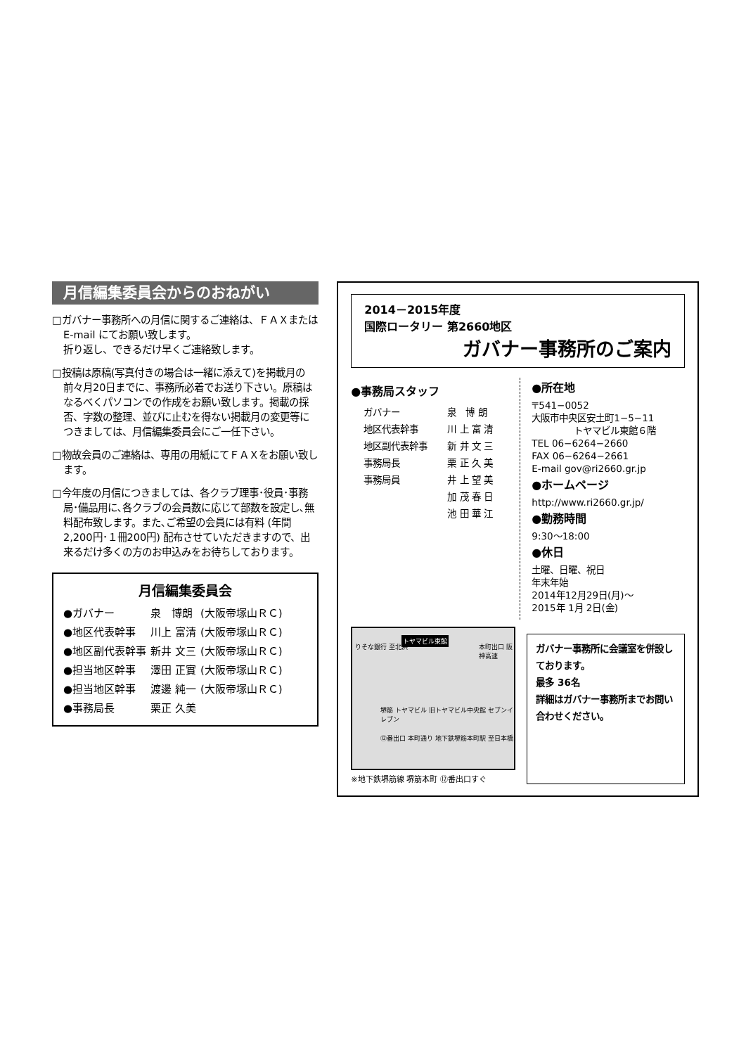月信編集委員会からのおねがい
□ガバナー事務所への月信に関するご連絡は、ＦＡＸまたはE-mail にてお願い致します。
折り返し、できるだけ早くご連絡致します。
□投稿は原稿(写真付きの場合は一緒に添えて)を掲載月の前々月20日までに、事務所必着でお送り下さい。原稿はなるべくパソコンでの作成をお願い致します。掲載の採否、字数の整理、並びに止むを得ない掲載月の変更等につきましては、月信編集委員会にご一任下さい。
□物故会員のご連絡は、専用の用紙にてＦＡＸをお願い致します。
□今年度の月信につきましては、各クラブ理事･役員･事務局･備品用に､各クラブの会員数に応じて部数を設定し､無料配布致します。また､ご希望の会員には有料 (年間2,200円･１冊200円) 配布させていただきますので、出来るだけ多くの方のお申込みをお待ちしております。
月信編集委員会
| ●ガバナー | 泉 博朗 | (大阪帝塚山ＲＣ) |
| ●地区代表幹事 | 川上 富清 | (大阪帝塚山ＲＣ) |
| ●地区副代表幹事 | 新井 文三 | (大阪帝塚山ＲＣ) |
| ●担当地区幹事 | 澤田 正實 | (大阪帝塚山ＲＣ) |
| ●担当地区幹事 | 渡邊 純一 | (大阪帝塚山ＲＣ) |
| ●事務局長 | 栗正 久美 | |
2014－2015年度
国際ロータリー 第2660地区
ガバナー事務所のご案内
●事務局スタッフ
| ガバナー | 泉 博 朗 |
| 地区代表幹事 | 川 上 富 清 |
| 地区副代表幹事 | 新 井 文 三 |
| 事務局長 | 栗 正 久 美 |
| 事務局員 | 井 上 望 美 |
| | 加 茂 春 日 |
| | 池 田 華 江 |
●所在地
〒541−0052
大阪市中央区安土町1−5−11
トヤマビル東館６階
TEL 06−6264−2660
FAX 06−6264−2661
E-mail gov@ri2660.gr.jp
●ホームページ
http://www.ri2660.gr.jp/
●勤務時間
9:30〜18:00
●休日
土曜、日曜、祝日
年末年始
2014年12月29日(月)〜
2015年 1月 2日(金)
トヤマビル東館
りそな銀行 至北浜 本町出口 阪神高速
堺筋 トヤマビル 旧トヤマビル中央館 セブンイレブン
⑫番出口 本町通り 地下鉄堺筋本町駅 至日本橋
※地下鉄堺筋線 堺筋本町 ⑫番出口すぐ
ガバナー事務所に会議室を併設しております。
最多 36名
詳細はガバナー事務所までお問い合わせください。